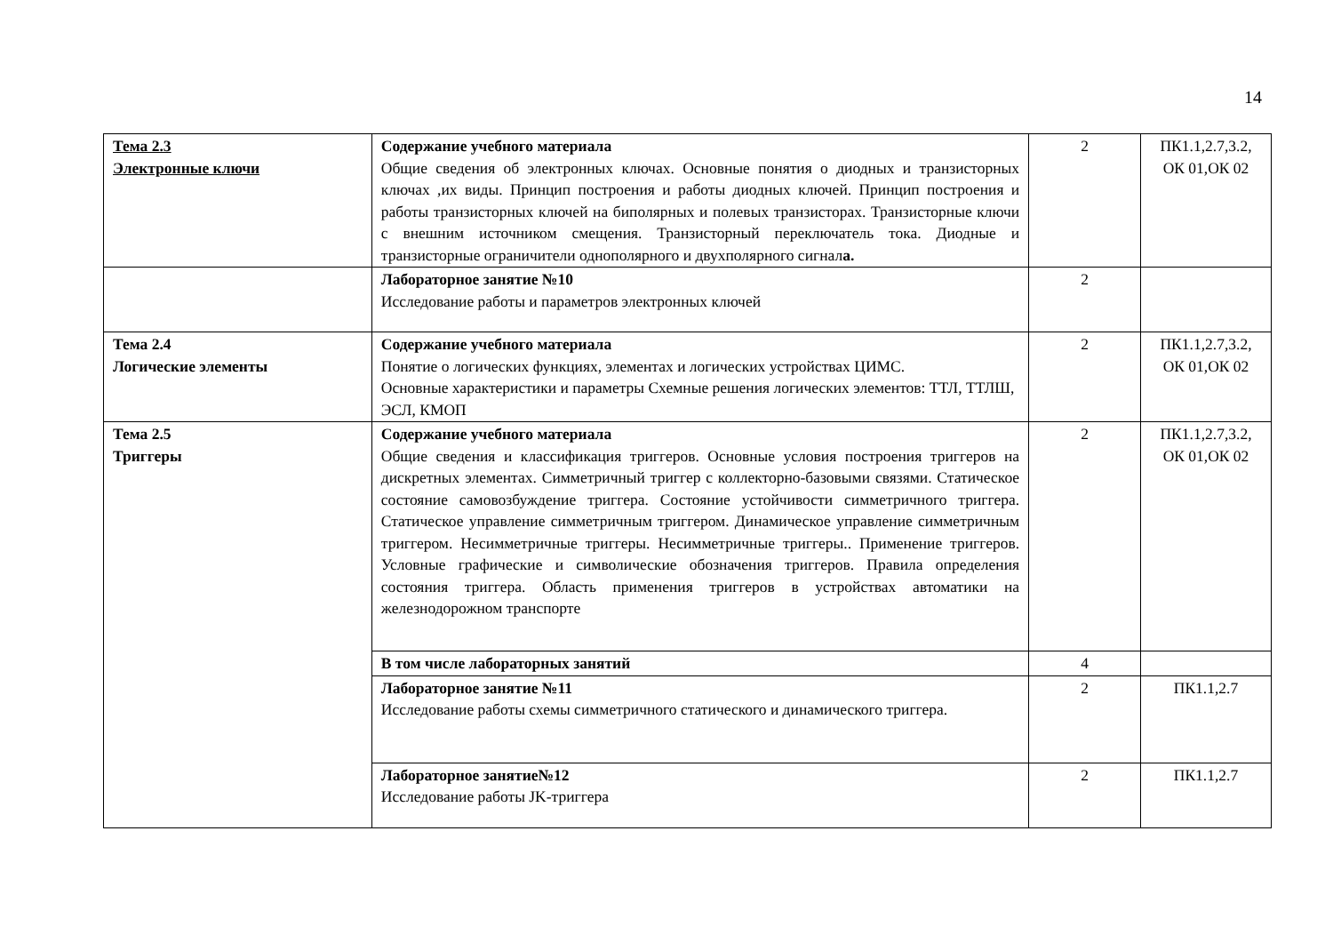14
| Тема 2.3 Электронные ключи | Содержание учебного материала Общие сведения об электронных ключах. Основные понятия о диодных и транзисторных ключах ,их виды. Принцип построения и работы диодных ключей. Принцип построения и работы транзисторных ключей на биполярных и полевых транзисторах. Транзисторные ключи с внешним источником смещения. Транзисторный переключатель тока. Диодные и транзисторные ограничители однополярного и двухполярного сигнал а. | 2 | ПК1.1,2.7,3.2, ОК 01,ОК 02 |
| | Лабораторное занятие №10 Исследование работы и параметров электронных ключей | 2 | |
| Тема 2.4 Логические элементы | Содержание учебного материала Понятие о логических функциях, элементах и логических устройствах ЦИМС. Основные характеристики и параметры Схемные решения логических элементов: ТТЛ, ТТЛШ, ЭСЛ, КМОП | 2 | ПК1.1,2.7,3.2, ОК 01,ОК 02 |
| Тема 2.5 Триггеры | Содержание учебного материала Общие сведения и классификация триггеров. Основные условия построения триггеров на дискретных элементах. Симметричный триггер с коллекторно-базовыми связями. Статическое состояние самовозбуждение триггера. Состояние устойчивости симметричного триггера. Статическое управление симметричным триггером. Динамическое управление симметричным триггером. Несимметричные триггеры. Несимметричные триггеры.. Применение триггеров. Условные графические и символические обозначения триггеров. Правила определения состояния триггера. Область применения триггеров в устройствах автоматики на железнодорожном транспорте | 2 | ПК1.1,2.7,3.2, ОК 01,ОК 02 |
| | В том числе лабораторных занятий | 4 | |
| | Лабораторное занятие №11 Исследование работы схемы симметричного статического и динамического триггера. | 2 | ПК1.1,2.7 |
| | Лабораторное занятие№12 Исследование работы JK-триггера | 2 | ПК1.1,2.7 |